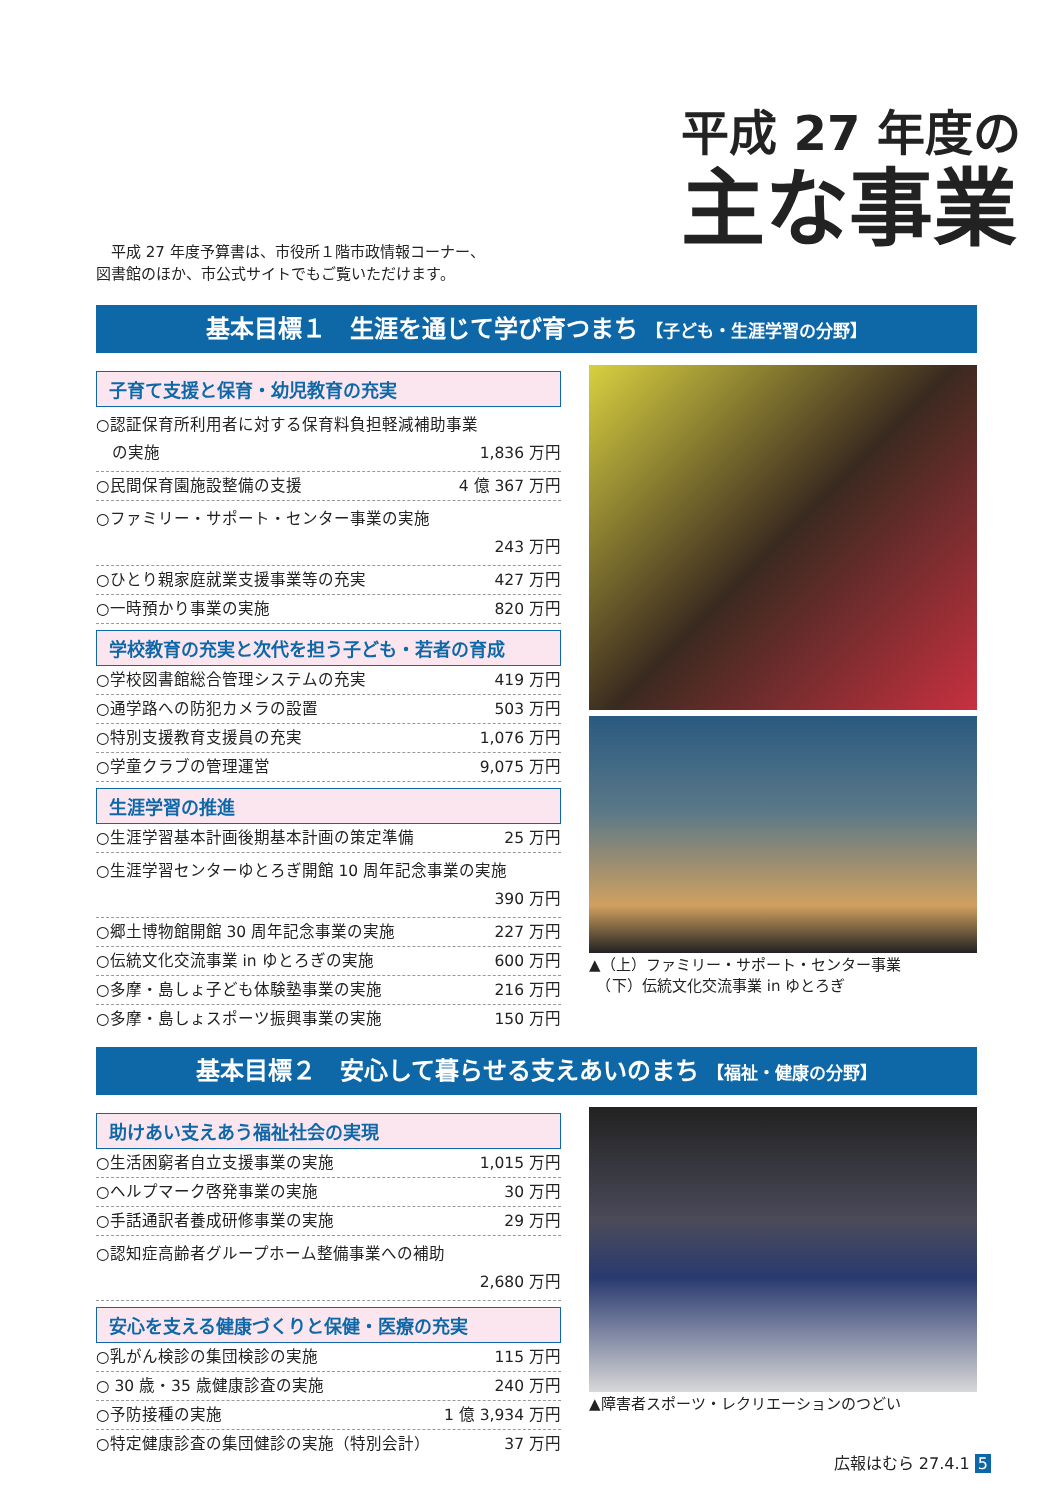平成 27 年度予算書は、市役所１階市政情報コーナー、
図書館のほか、市公式サイトでもご覧いただけます。
平成 27 年度の
主な事業
基本目標１　生涯を通じて学び育つまち 【子ども・生涯学習の分野】
子育て支援と保育・幼児教育の充実
○認証保育所利用者に対する保育料負担軽減補助事業
　の実施
1,836 万円
○民間保育園施設整備の支援 4 億 367 万円
○ファミリー・サポート・センター事業の実施
243 万円
○ひとり親家庭就業支援事業等の充実 427 万円
○一時預かり事業の実施 820 万円
学校教育の充実と次代を担う子ども・若者の育成
○学校図書館総合管理システムの充実 419 万円
○通学路への防犯カメラの設置 503 万円
○特別支援教育支援員の充実 1,076 万円
○学童クラブの管理運営 9,075 万円
生涯学習の推進
○生涯学習基本計画後期基本計画の策定準備 25 万円
○生涯学習センターゆとろぎ開館 10 周年記念事業の実施
390 万円
○郷土博物館開館 30 周年記念事業の実施 227 万円
○伝統文化交流事業 in ゆとろぎの実施 600 万円
○多摩・島しょ子ども体験塾事業の実施 216 万円
○多摩・島しょスポーツ振興事業の実施 150 万円
▲（上）ファミリー・サポート・センター事業
　（下）伝統文化交流事業 in ゆとろぎ
基本目標２　安心して暮らせる支えあいのまち 【福祉・健康の分野】
助けあい支えあう福祉社会の実現
○生活困窮者自立支援事業の実施 1,015 万円
○ヘルプマーク啓発事業の実施 30 万円
○手話通訳者養成研修事業の実施 29 万円
○認知症高齢者グループホーム整備事業への補助
2,680 万円
安心を支える健康づくりと保健・医療の充実
○乳がん検診の集団検診の実施 115 万円
○ 30 歳・35 歳健康診査の実施 240 万円
○予防接種の実施 1 億 3,934 万円
○特定健康診査の集団健診の実施（特別会計） 37 万円
▲障害者スポーツ・レクリエーションのつどい
広報はむら 27.4.1 5